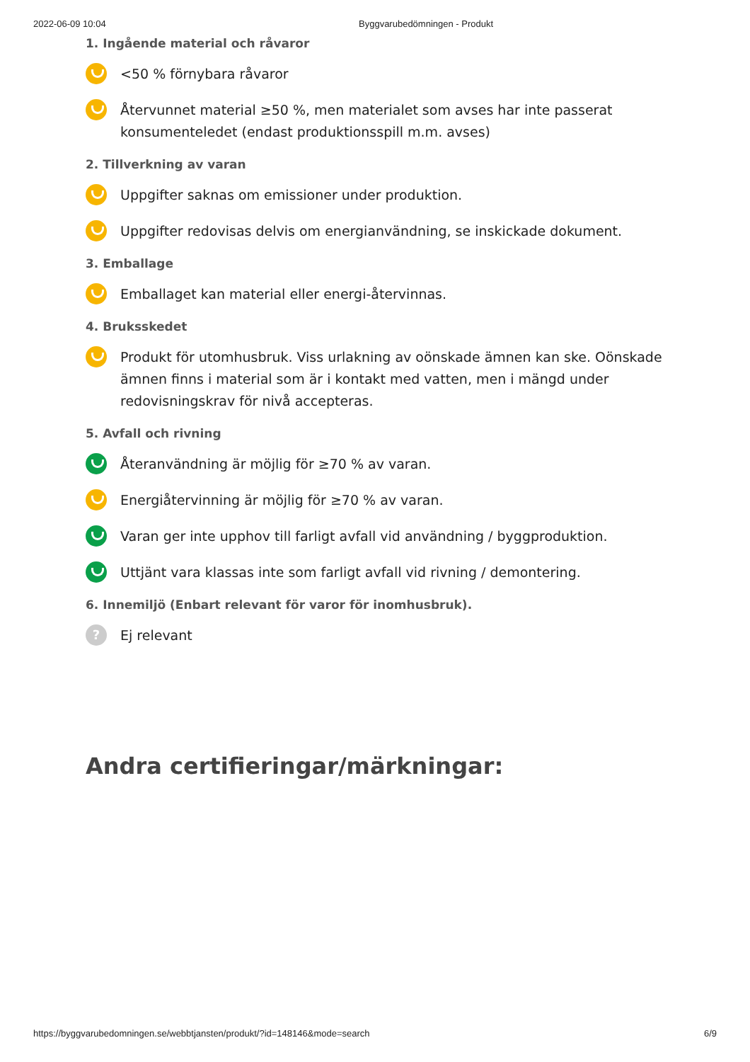2022-06-09 10:04 Byggvarubedömningen - Produkt
1. Ingående material och råvaror
<50 % förnybara råvaror
Återvunnet material ≥50 %, men materialet som avses har inte passerat konsumenteledet (endast produktionsspill m.m. avses)
2. Tillverkning av varan
Uppgifter saknas om emissioner under produktion.
Uppgifter redovisas delvis om energianvändning, se inskickade dokument.
3. Emballage
Emballaget kan material eller energi-återvinnas.
4. Bruksskedet
Produkt för utomhusbruk. Viss urlakning av oönskade ämnen kan ske. Oönskade ämnen finns i material som är i kontakt med vatten, men i mängd under redovisningskrav för nivå accepteras.
5. Avfall och rivning
Återanvändning är möjlig för ≥70 % av varan.
Energiåtervinning är möjlig för ≥70 % av varan.
Varan ger inte upphov till farligt avfall vid användning / byggproduktion.
Uttjänt vara klassas inte som farligt avfall vid rivning / demontering.
6. Innemiljö (Enbart relevant för varor för inomhusbruk).
?
Ej relevant
Andra certifieringar/märkningar:
https://byggvarubedomningen.se/webbtjansten/produkt/?id=148146&mode=search 6/9